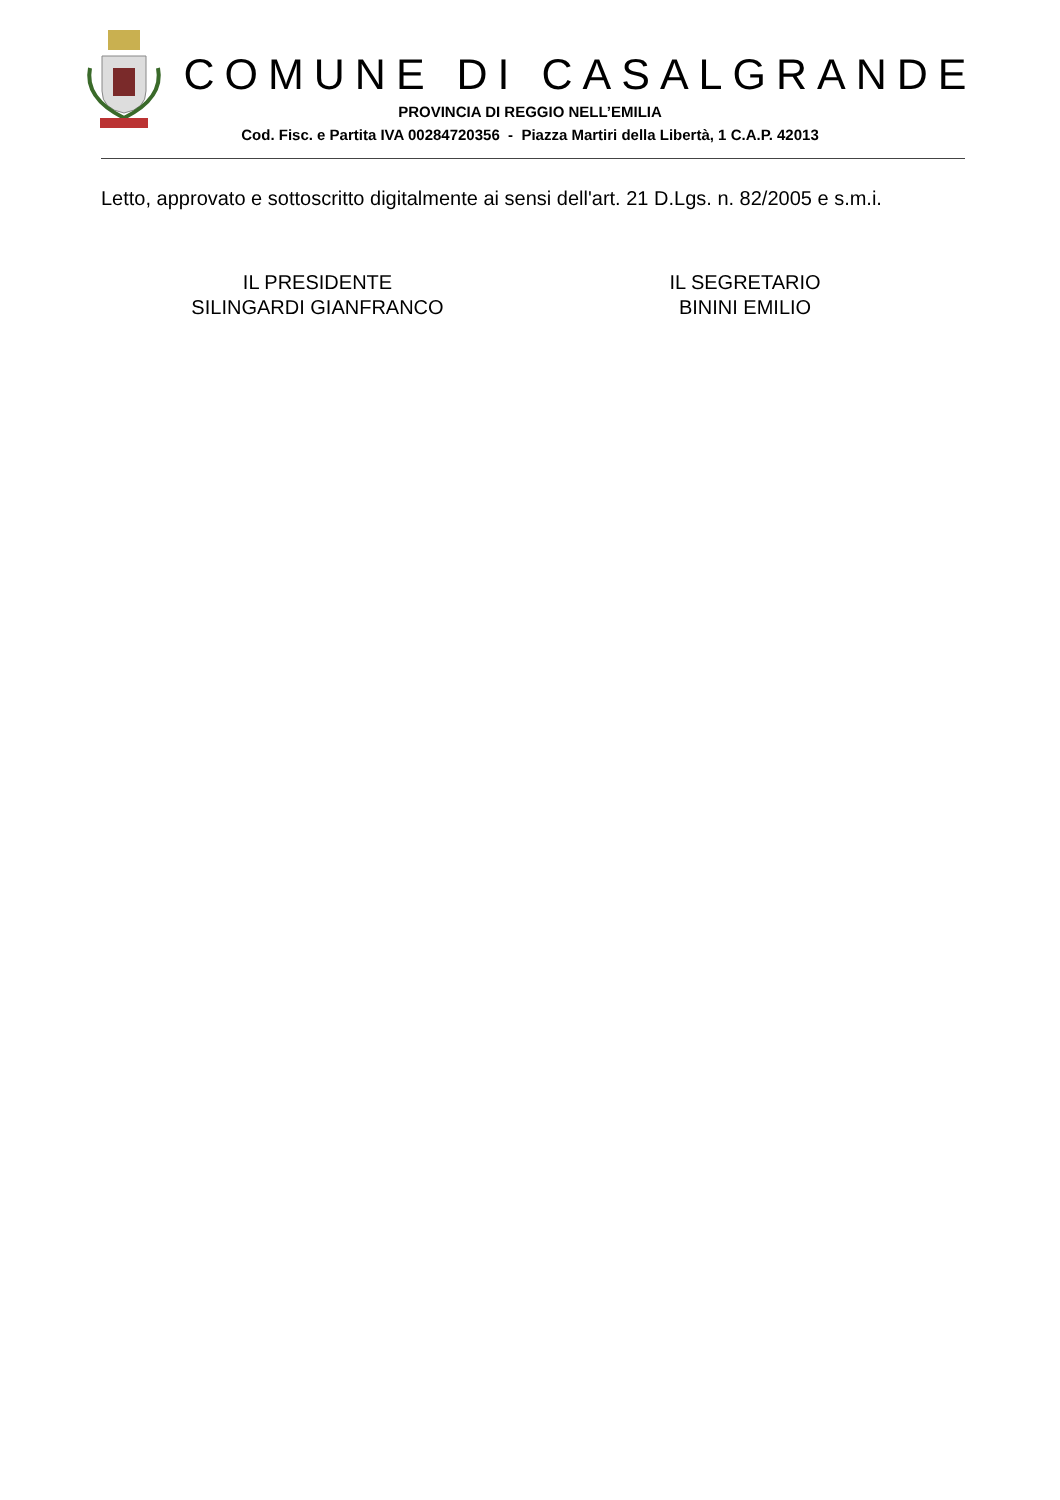COMUNE DI CASALGRANDE
PROVINCIA DI REGGIO NELL’EMILIA
Cod. Fisc. e Partita IVA 00284720356 - Piazza Martiri della Libertà, 1 C.A.P. 42013
Letto, approvato e sottoscritto digitalmente ai sensi dell'art. 21 D.Lgs. n. 82/2005 e s.m.i.
IL PRESIDENTE
SILINGARDI GIANFRANCO
IL SEGRETARIO
BININI EMILIO